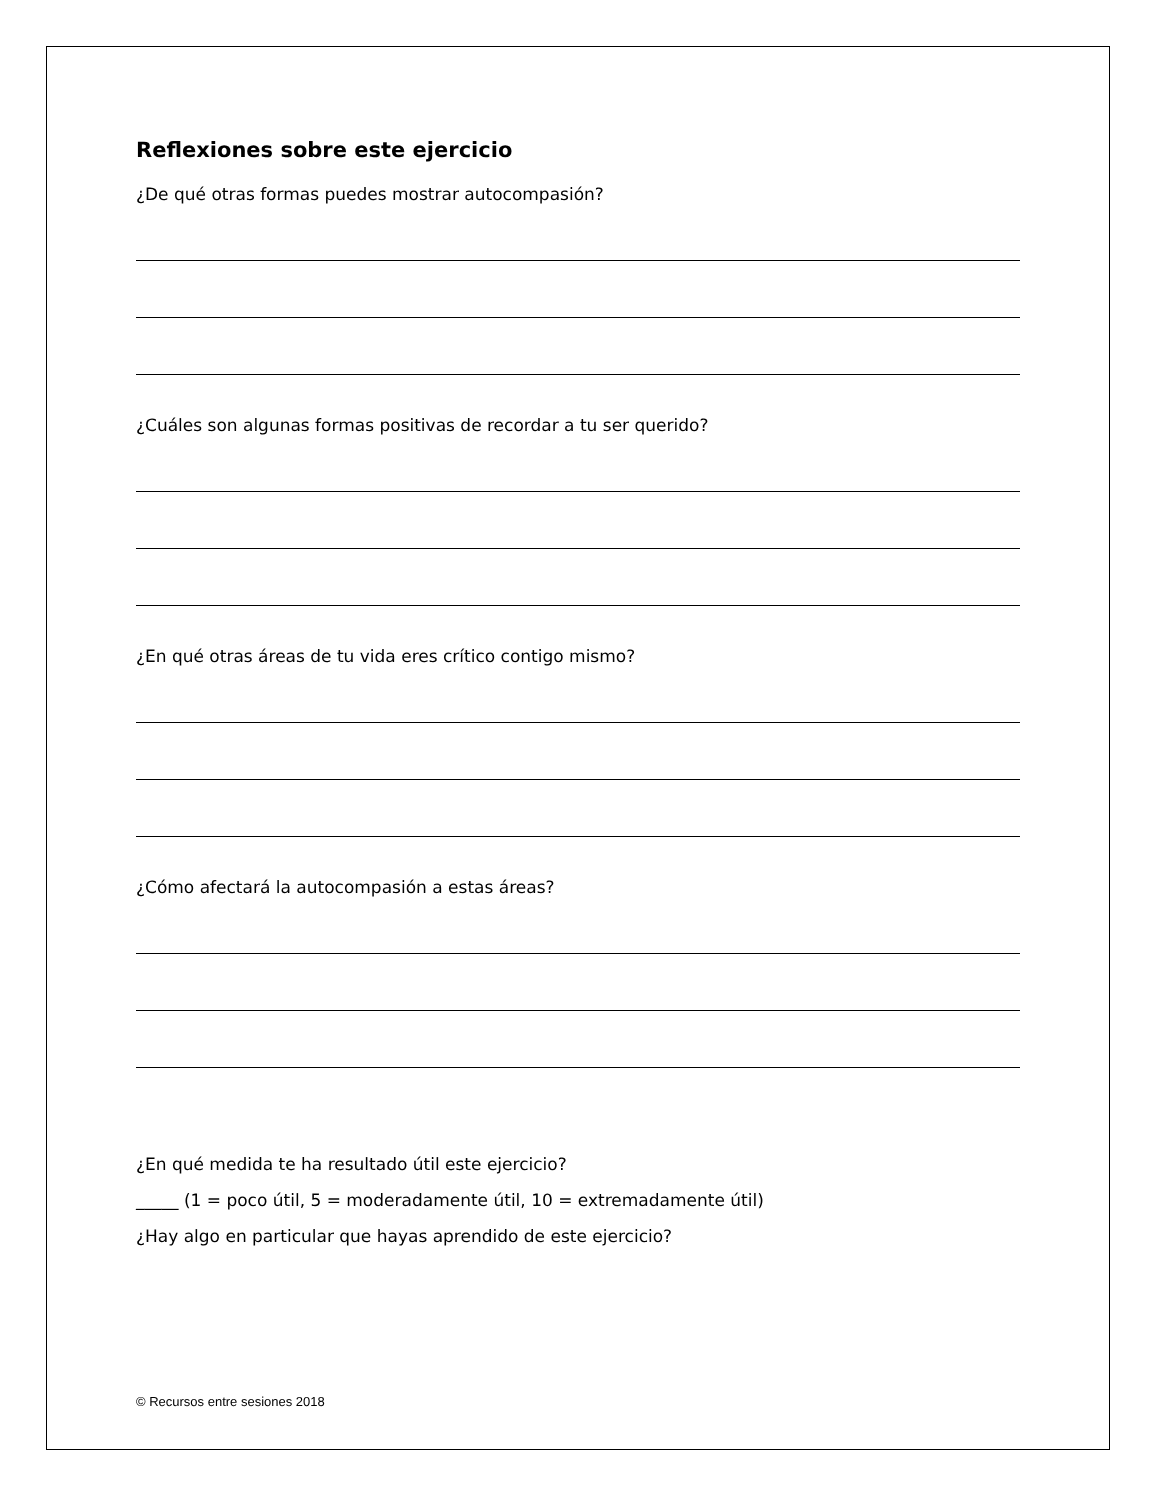Reflexiones sobre este ejercicio
¿De qué otras formas puedes mostrar autocompasión?
¿Cuáles son algunas formas positivas de recordar a tu ser querido?
¿En qué otras áreas de tu vida eres crítico contigo mismo?
¿Cómo afectará la autocompasión a estas áreas?
¿En qué medida te ha resultado útil este ejercicio?
_____ (1 = poco útil, 5 = moderadamente útil, 10 = extremadamente útil)
¿Hay algo en particular que hayas aprendido de este ejercicio?
© Recursos entre sesiones 2018